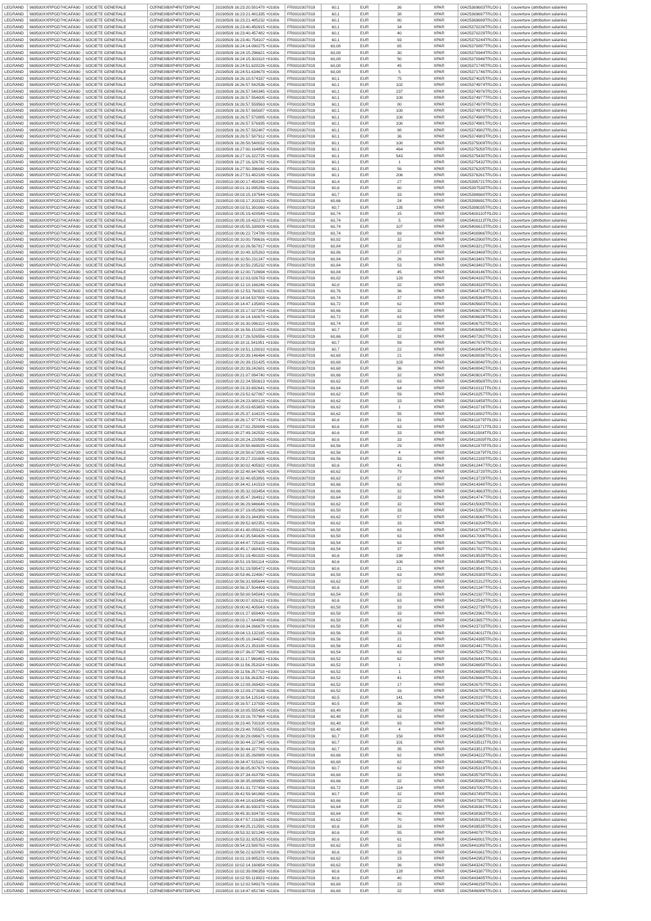| LEGRAND | 969500XXRPGD7HCAFA90 | SOCIETE GENERALE | O2RNE8IBXP4R0TD8PU42 | 20190509 16:23:20.581478 +0100s | FR0010307819 | 60,1 | EUR | 36 | XPAR | 00425369683TRLO0-1 | couverture (attribution salariée) |
| LEGRAND | 969500XXRPGD7HCAFA90 | SOCIETE GENERALE | O2RNE8IBXP4R0TD8PU42 | 20190509 16:23:21.481335 +0100s | FR0010307819 | 60,1 | EUR | 38 | XPAR | 00425369697TRLO0-1 | couverture (attribution salariée) |
| LEGRAND | 969500XXRPGD7HCAFA90 | SOCIETE GENERALE | O2RNE8IBXP4R0TD8PU42 | 20190509 16:23:21.485232 +0100s | FR0010307819 | 60,1 | EUR | 80 | XPAR | 00425369699TRLO0-1 | couverture (attribution salariée) |
| LEGRAND | 969500XXRPGD7HCAFA90 | SOCIETE GENERALE | O2RNE8IBXP4R0TD8PU42 | 20190509 16:23:40.450915 +0100s | FR0010307819 | 60,1 | EUR | 34 | XPAR | 00425370226TRLO0-1 | couverture (attribution salariée) |
| LEGRAND | 969500XXRPGD7HCAFA90 | SOCIETE GENERALE | O2RNE8IBXP4R0TD8PU42 | 20190509 16:23:40.457482 +0100s | FR0010307819 | 60,1 | EUR | 40 | XPAR | 00425370229TRLO0-1 | couverture (attribution salariée) |
| LEGRAND | 969500XXRPGD7HCAFA90 | SOCIETE GENERALE | O2RNE8IBXP4R0TD8PU42 | 20190509 16:23:40.754107 +0100s | FR0010307819 | 60,1 | EUR | 93 | XPAR | 00425370244TRLO0-1 | couverture (attribution salariée) |
| LEGRAND | 969500XXRPGD7HCAFA90 | SOCIETE GENERALE | O2RNE8IBXP4R0TD8PU42 | 20190509 16:24:14.090275 +0100s | FR0010307819 | 60,08 | EUR | 65 | XPAR | 00425370897TRLO0-1 | couverture (attribution salariée) |
| LEGRAND | 969500XXRPGD7HCAFA90 | SOCIETE GENERALE | O2RNE8IBXP4R0TD8PU42 | 20190509 16:24:15.296621 +0100s | FR0010307819 | 60,08 | EUR | 30 | XPAR | 00425370944TRLO0-1 | couverture (attribution salariée) |
| LEGRAND | 969500XXRPGD7HCAFA90 | SOCIETE GENERALE | O2RNE8IBXP4R0TD8PU42 | 20190509 16:24:15.303118 +0100s | FR0010307819 | 60,08 | EUR | 50 | XPAR | 00425370946TRLO0-1 | couverture (attribution salariée) |
| LEGRAND | 969500XXRPGD7HCAFA90 | SOCIETE GENERALE | O2RNE8IBXP4R0TD8PU42 | 20190509 16:24:51.628226 +0100s | FR0010307819 | 60,08 | EUR | 45 | XPAR | 00425371745TRLO0-1 | couverture (attribution salariée) |
| LEGRAND | 969500XXRPGD7HCAFA90 | SOCIETE GENERALE | O2RNE8IBXP4R0TD8PU42 | 20190509 16:24:51.634678 +0100s | FR0010307819 | 60,08 | EUR | 5 | XPAR | 00425371746TRLO0-1 | couverture (attribution salariée) |
| LEGRAND | 969500XXRPGD7HCAFA90 | SOCIETE GENERALE | O2RNE8IBXP4R0TD8PU42 | 20190509 16:26:18.574337 +0100s | FR0010307819 | 60,1 | EUR | 75 | XPAR | 00425374025TRLO0-1 | couverture (attribution salariée) |
| LEGRAND | 969500XXRPGD7HCAFA90 | SOCIETE GENERALE | O2RNE8IBXP4R0TD8PU42 | 20190509 16:26:57.542536 +0100s | FR0010307819 | 60,1 | EUR | 102 | XPAR | 00425374974TRLO0-1 | couverture (attribution salariée) |
| LEGRAND | 969500XXRPGD7HCAFA90 | SOCIETE GENERALE | O2RNE8IBXP4R0TD8PU42 | 20190509 16:26:57.548345 +0100s | FR0010307819 | 60,1 | EUR | 237 | XPAR | 00425374976TRLO0-1 | couverture (attribution salariée) |
| LEGRAND | 969500XXRPGD7HCAFA90 | SOCIETE GENERALE | O2RNE8IBXP4R0TD8PU42 | 20190509 16:26:57.554005 +0100s | FR0010307819 | 60,1 | EUR | 100 | XPAR | 00425374977TRLO0-1 | couverture (attribution salariée) |
| LEGRAND | 969500XXRPGD7HCAFA90 | SOCIETE GENERALE | O2RNE8IBXP4R0TD8PU42 | 20190509 16:26:57.559563 +0100s | FR0010307819 | 60,1 | EUR | 80 | XPAR | 00425374978TRLO0-1 | couverture (attribution salariée) |
| LEGRAND | 969500XXRPGD7HCAFA90 | SOCIETE GENERALE | O2RNE8IBXP4R0TD8PU42 | 20190509 16:26:57.565087 +0100s | FR0010307819 | 60,1 | EUR | 100 | XPAR | 00425374979TRLO0-1 | couverture (attribution salariée) |
| LEGRAND | 969500XXRPGD7HCAFA90 | SOCIETE GENERALE | O2RNE8IBXP4R0TD8PU42 | 20190509 16:26:57.570885 +0100s | FR0010307819 | 60,1 | EUR | 100 | XPAR | 00425374980TRLO0-1 | couverture (attribution salariée) |
| LEGRAND | 969500XXRPGD7HCAFA90 | SOCIETE GENERALE | O2RNE8IBXP4R0TD8PU42 | 20190509 16:26:57.576935 +0100s | FR0010307819 | 60,1 | EUR | 100 | XPAR | 00425374981TRLO0-1 | couverture (attribution salariée) |
| LEGRAND | 969500XXRPGD7HCAFA90 | SOCIETE GENERALE | O2RNE8IBXP4R0TD8PU42 | 20190509 16:26:57.582487 +0100s | FR0010307819 | 60,1 | EUR | 98 | XPAR | 00425374982TRLO0-1 | couverture (attribution salariée) |
| LEGRAND | 969500XXRPGD7HCAFA90 | SOCIETE GENERALE | O2RNE8IBXP4R0TD8PU42 | 20190509 16:26:57.587912 +0100s | FR0010307819 | 60,1 | EUR | 36 | XPAR | 00425374983TRLO0-1 | couverture (attribution salariée) |
| LEGRAND | 969500XXRPGD7HCAFA90 | SOCIETE GENERALE | O2RNE8IBXP4R0TD8PU42 | 20190509 16:26:58.548032 +0100s | FR0010307819 | 60,1 | EUR | 100 | XPAR | 00425375009TRLO0-1 | couverture (attribution salariée) |
| LEGRAND | 969500XXRPGD7HCAFA90 | SOCIETE GENERALE | O2RNE8IBXP4R0TD8PU42 | 20190509 16:27:00.164854 +0100s | FR0010307819 | 60,1 | EUR | 464 | XPAR | 00425375058TRLO0-1 | couverture (attribution salariée) |
| LEGRAND | 969500XXRPGD7HCAFA90 | SOCIETE GENERALE | O2RNE8IBXP4R0TD8PU42 | 20190509 16:27:16.322725 +0100s | FR0010307819 | 60,1 | EUR | 543 | XPAR | 00425375430TRLO0-1 | couverture (attribution salariée) |
| LEGRAND | 969500XXRPGD7HCAFA90 | SOCIETE GENERALE | O2RNE8IBXP4R0TD8PU42 | 20190509 16:27:16.326782 +0100s | FR0010307819 | 60,1 | EUR | 1 | XPAR | 00425375432TRLO0-1 | couverture (attribution salariée) |
| LEGRAND | 969500XXRPGD7HCAFA90 | SOCIETE GENERALE | O2RNE8IBXP4R0TD8PU42 | 20190509 16:27:50.396048 +0100s | FR0010307819 | 60,1 | EUR | 56 | XPAR | 00425376205TRLO0-1 | couverture (attribution salariée) |
| LEGRAND | 969500XXRPGD7HCAFA90 | SOCIETE GENERALE | O2RNE8IBXP4R0TD8PU42 | 20190509 16:27:51.482189 +0100s | FR0010307819 | 60,1 | EUR | 206 | XPAR | 00425376261TRLO0-1 | couverture (attribution salariée) |
| LEGRAND | 969500XXRPGD7HCAFA90 | SOCIETE GENERALE | O2RNE8IBXP4R0TD8PU42 | 20190510 08:00:17.458248 +0100s | FR0010307819 | 60,4 | EUR | 27 | XPAR | 00425395721TRLO0-1 | couverture (attribution salariée) |
| LEGRAND | 969500XXRPGD7HCAFA90 | SOCIETE GENERALE | O2RNE8IBXP4R0TD8PU42 | 20190510 08:01:31.895256 +0100s | FR0010307819 | 60,6 | EUR | 60 | XPAR | 00425397538TRLO0-1 | couverture (attribution salariée) |
| LEGRAND | 969500XXRPGD7HCAFA90 | SOCIETE GENERALE | O2RNE8IBXP4R0TD8PU42 | 20190510 08:03:15.197544 +0100s | FR0010307819 | 60,7 | EUR | 33 | XPAR | 00425398660TRLO0-1 | couverture (attribution salariée) |
| LEGRAND | 969500XXRPGD7HCAFA90 | SOCIETE GENERALE | O2RNE8IBXP4R0TD8PU42 | 20190510 08:03:17.203153 +0100s | FR0010307819 | 60,66 | EUR | 24 | XPAR | 00425398691TRLO0-1 | couverture (attribution salariée) |
| LEGRAND | 969500XXRPGD7HCAFA90 | SOCIETE GENERALE | O2RNE8IBXP4R0TD8PU42 | 20190510 08:03:51.391060 +0100s | FR0010307819 | 60,7 | EUR | 135 | XPAR | 00425399035TRLO0-1 | couverture (attribution salariée) |
| LEGRAND | 969500XXRPGD7HCAFA90 | SOCIETE GENERALE | O2RNE8IBXP4R0TD8PU42 | 20190510 08:05:19.428549 +0100s | FR0010307819 | 60,74 | EUR | 15 | XPAR | 00425400110TRLO0-1 | couverture (attribution salariée) |
| LEGRAND | 969500XXRPGD7HCAFA90 | SOCIETE GENERALE | O2RNE8IBXP4R0TD8PU42 | 20190510 08:05:19.432279 +0100s | FR0010307819 | 60,74 | EUR | 5 | XPAR | 00425400113TRLO0-1 | couverture (attribution salariée) |
| LEGRAND | 969500XXRPGD7HCAFA90 | SOCIETE GENERALE | O2RNE8IBXP4R0TD8PU42 | 20190510 08:05:55.338009 +0100s | FR0010307819 | 60,74 | EUR | 107 | XPAR | 00425400613TRLO0-1 | couverture (attribution salariée) |
| LEGRAND | 969500XXRPGD7HCAFA90 | SOCIETE GENERALE | O2RNE8IBXP4R0TD8PU42 | 20190510 08:06:22.724789 +0100s | FR0010307819 | 60,74 | EUR | 69 | XPAR | 00425400966TRLO0-1 | couverture (attribution salariée) |
| LEGRAND | 969500XXRPGD7HCAFA90 | SOCIETE GENERALE | O2RNE8IBXP4R0TD8PU42 | 20190510 08:10:00.799616 +0100s | FR0010307819 | 60,82 | EUR | 32 | XPAR | 00425402900TRLO0-1 | couverture (attribution salariée) |
| LEGRAND | 969500XXRPGD7HCAFA90 | SOCIETE GENERALE | O2RNE8IBXP4R0TD8PU42 | 20190510 08:10:26.567817 +0100s | FR0010307819 | 60,84 | EUR | 32 | XPAR | 00425403212TRLO0-1 | couverture (attribution salariée) |
| LEGRAND | 969500XXRPGD7HCAFA90 | SOCIETE GENERALE | O2RNE8IBXP4R0TD8PU42 | 20190510 08:10:48.325263 +0100s | FR0010307819 | 60,86 | EUR | 27 | XPAR | 00425403469TRLO0-1 | couverture (attribution salariée) |
| LEGRAND | 969500XXRPGD7HCAFA90 | SOCIETE GENERALE | O2RNE8IBXP4R0TD8PU42 | 20190510 08:10:50.231247 +0100s | FR0010307819 | 60,84 | EUR | 26 | XPAR | 00425403481TRLO0-1 | couverture (attribution salariée) |
| LEGRAND | 969500XXRPGD7HCAFA90 | SOCIETE GENERALE | O2RNE8IBXP4R0TD8PU42 | 20190510 08:10:50.235232 +0100s | FR0010307819 | 60,84 | EUR | 53 | XPAR | 00425403482TRLO0-1 | couverture (attribution salariée) |
| LEGRAND | 969500XXRPGD7HCAFA90 | SOCIETE GENERALE | O2RNE8IBXP4R0TD8PU42 | 20190510 08:12:00.718694 +0100s | FR0010307819 | 60,84 | EUR | 45 | XPAR | 00425404146TRLO0-1 | couverture (attribution salariée) |
| LEGRAND | 969500XXRPGD7HCAFA90 | SOCIETE GENERALE | O2RNE8IBXP4R0TD8PU42 | 20190510 08:12:03.026783 +0100s | FR0010307819 | 60,82 | EUR | 120 | XPAR | 00425404182TRLO0-1 | couverture (attribution salariée) |
| LEGRAND | 969500XXRPGD7HCAFA90 | SOCIETE GENERALE | O2RNE8IBXP4R0TD8PU42 | 20190510 08:12:18.166246 +0100s | FR0010307819 | 60,8 | EUR | 32 | XPAR | 00425404328TRLO0-1 | couverture (attribution salariée) |
| LEGRAND | 969500XXRPGD7HCAFA90 | SOCIETE GENERALE | O2RNE8IBXP4R0TD8PU42 | 20190510 08:12:53.760821 +0100s | FR0010307819 | 60,76 | EUR | 36 | XPAR | 00425404716TRLO0-1 | couverture (attribution salariée) |
| LEGRAND | 969500XXRPGD7HCAFA90 | SOCIETE GENERALE | O2RNE8IBXP4R0TD8PU42 | 20190510 08:14:04.537808 +0100s | FR0010307819 | 60,74 | EUR | 37 | XPAR | 00425405364TRLO0-1 | couverture (attribution salariée) |
| LEGRAND | 969500XXRPGD7HCAFA90 | SOCIETE GENERALE | O2RNE8IBXP4R0TD8PU42 | 20190510 08:14:47.135883 +0100s | FR0010307819 | 60,72 | EUR | 62 | XPAR | 00425405683TRLO0-1 | couverture (attribution salariée) |
| LEGRAND | 969500XXRPGD7HCAFA90 | SOCIETE GENERALE | O2RNE8IBXP4R0TD8PU42 | 20190510 08:15:17.027254 +0100s | FR0010307819 | 60,66 | EUR | 32 | XPAR | 00425406079TRLO0-1 | couverture (attribution salariée) |
| LEGRAND | 969500XXRPGD7HCAFA90 | SOCIETE GENERALE | O2RNE8IBXP4R0TD8PU42 | 20190510 08:16:14.160670 +0100s | FR0010307819 | 60,72 | EUR | 63 | XPAR | 00425406636TRLO0-1 | couverture (attribution salariée) |
| LEGRAND | 969500XXRPGD7HCAFA90 | SOCIETE GENERALE | O2RNE8IBXP4R0TD8PU42 | 20190510 08:16:30.096110 +0100s | FR0010307819 | 60,74 | EUR | 32 | XPAR | 00425406752TRLO0-1 | couverture (attribution salariée) |
| LEGRAND | 969500XXRPGD7HCAFA90 | SOCIETE GENERALE | O2RNE8IBXP4R0TD8PU42 | 20190510 08:16:56.151883 +0100s | FR0010307819 | 60,7 | EUR | 32 | XPAR | 00425406965TRLO0-1 | couverture (attribution salariée) |
| LEGRAND | 969500XXRPGD7HCAFA90 | SOCIETE GENERALE | O2RNE8IBXP4R0TD8PU42 | 20190510 08:17:26.526556 +0100s | FR0010307819 | 60,66 | EUR | 32 | XPAR | 00425407262TRLO0-1 | couverture (attribution salariée) |
| LEGRAND | 969500XXRPGD7HCAFA90 | SOCIETE GENERALE | O2RNE8IBXP4R0TD8PU42 | 20190510 08:18:11.541851 +0100s | FR0010307819 | 60,7 | EUR | 59 | XPAR | 00425407676TRLO0-1 | couverture (attribution salariée) |
| LEGRAND | 969500XXRPGD7HCAFA90 | SOCIETE GENERALE | O2RNE8IBXP4R0TD8PU42 | 20190510 08:19:51.128010 +0100s | FR0010307819 | 60,7 | EUR | 22 | XPAR | 00425408454TRLO0-1 | couverture (attribution salariée) |
| LEGRAND | 969500XXRPGD7HCAFA90 | SOCIETE GENERALE | O2RNE8IBXP4R0TD8PU42 | 20190510 08:20:39.146494 +0100s | FR0010307819 | 60,68 | EUR | 21 | XPAR | 00425408836TRLO0-1 | couverture (attribution salariée) |
| LEGRAND | 969500XXRPGD7HCAFA90 | SOCIETE GENERALE | O2RNE8IBXP4R0TD8PU42 | 20190510 08:20:39.151425 +0100s | FR0010307819 | 60,68 | EUR | 103 | XPAR | 00425408840TRLO0-1 | couverture (attribution salariée) |
| LEGRAND | 969500XXRPGD7HCAFA90 | SOCIETE GENERALE | O2RNE8IBXP4R0TD8PU42 | 20190510 08:20:39.242681 +0100s | FR0010307819 | 60,68 | EUR | 36 | XPAR | 00425408842TRLO0-1 | couverture (attribution salariée) |
| LEGRAND | 969500XXRPGD7HCAFA90 | SOCIETE GENERALE | O2RNE8IBXP4R0TD8PU42 | 20190510 08:21:07.894740 +0100s | FR0010307819 | 60,66 | EUR | 32 | XPAR | 00425409014TRLO0-1 | couverture (attribution salariée) |
| LEGRAND | 969500XXRPGD7HCAFA90 | SOCIETE GENERALE | O2RNE8IBXP4R0TD8PU42 | 20190510 08:22:24.550613 +0100s | FR0010307819 | 60,62 | EUR | 63 | XPAR | 00425409569TRLO0-1 | couverture (attribution salariée) |
| LEGRAND | 969500XXRPGD7HCAFA90 | SOCIETE GENERALE | O2RNE8IBXP4R0TD8PU42 | 20190510 08:23:33.692641 +0100s | FR0010307819 | 60,64 | EUR | 64 | XPAR | 00425410111TRLO0-1 | couverture (attribution salariée) |
| LEGRAND | 969500XXRPGD7HCAFA90 | SOCIETE GENERALE | O2RNE8IBXP4R0TD8PU42 | 20190510 08:23:52.627067 +0100s | FR0010307819 | 60,62 | EUR | 59 | XPAR | 00425410257TRLO0-1 | couverture (attribution salariée) |
| LEGRAND | 969500XXRPGD7HCAFA90 | SOCIETE GENERALE | O2RNE8IBXP4R0TD8PU42 | 20190510 08:24:23.988128 +0100s | FR0010307819 | 60,62 | EUR | 33 | XPAR | 00425410459TRLO0-1 | couverture (attribution salariée) |
| LEGRAND | 969500XXRPGD7HCAFA90 | SOCIETE GENERALE | O2RNE8IBXP4R0TD8PU42 | 20190510 08:25:03.653653 +0100s | FR0010307819 | 60,62 | EUR | 1 | XPAR | 00425410716TRLO0-1 | couverture (attribution salariée) |
| LEGRAND | 969500XXRPGD7HCAFA90 | SOCIETE GENERALE | O2RNE8IBXP4R0TD8PU42 | 20190510 08:25:37.104215 +0100s | FR0010307819 | 60,62 | EUR | 55 | XPAR | 00425410882TRLO0-1 | couverture (attribution salariée) |
| LEGRAND | 969500XXRPGD7HCAFA90 | SOCIETE GENERALE | O2RNE8IBXP4R0TD8PU42 | 20190510 08:26:17.977474 +0100s | FR0010307819 | 60,6 | EUR | 31 | XPAR | 00425411079TRLO0-1 | couverture (attribution salariée) |
| LEGRAND | 969500XXRPGD7HCAFA90 | SOCIETE GENERALE | O2RNE8IBXP4R0TD8PU42 | 20190510 08:27:02.258099 +0100s | FR0010307819 | 60,6 | EUR | 63 | XPAR | 00425411371TRLO0-1 | couverture (attribution salariée) |
| LEGRAND | 969500XXRPGD7HCAFA90 | SOCIETE GENERALE | O2RNE8IBXP4R0TD8PU42 | 20190510 08:27:49.242532 +0100s | FR0010307819 | 60,6 | EUR | 33 | XPAR | 00425411584TRLO0-1 | couverture (attribution salariée) |
| LEGRAND | 969500XXRPGD7HCAFA90 | SOCIETE GENERALE | O2RNE8IBXP4R0TD8PU42 | 20190510 08:28:24.220598 +0100s | FR0010307819 | 60,6 | EUR | 33 | XPAR | 00425411809TRLO0-1 | couverture (attribution salariée) |
| LEGRAND | 969500XXRPGD7HCAFA90 | SOCIETE GENERALE | O2RNE8IBXP4R0TD8PU42 | 20190510 08:28:58.669029 +0100s | FR0010307819 | 60,56 | EUR | 29 | XPAR | 00425411978TRLO0-1 | couverture (attribution salariée) |
| LEGRAND | 969500XXRPGD7HCAFA90 | SOCIETE GENERALE | O2RNE8IBXP4R0TD8PU42 | 20190510 08:28:58.672805 +0100s | FR0010307819 | 60,56 | EUR | 4 | XPAR | 00425411979TRLO0-1 | couverture (attribution salariée) |
| LEGRAND | 969500XXRPGD7HCAFA90 | SOCIETE GENERALE | O2RNE8IBXP4R0TD8PU42 | 20190510 08:29:27.231686 +0100s | FR0010307819 | 60,56 | EUR | 33 | XPAR | 00425412180TRLO0-1 | couverture (attribution salariée) |
| LEGRAND | 969500XXRPGD7HCAFA90 | SOCIETE GENERALE | O2RNE8IBXP4R0TD8PU42 | 20190510 08:30:02.405922 +0100s | FR0010307819 | 60,6 | EUR | 41 | XPAR | 00425412447TRLO0-1 | couverture (attribution salariée) |
| LEGRAND | 969500XXRPGD7HCAFA90 | SOCIETE GENERALE | O2RNE8IBXP4R0TD8PU42 | 20190510 08:32:48.647605 +0100s | FR0010307819 | 60,62 | EUR | 79 | XPAR | 00425413728TRLO0-1 | couverture (attribution salariée) |
| LEGRAND | 969500XXRPGD7HCAFA90 | SOCIETE GENERALE | O2RNE8IBXP4R0TD8PU42 | 20190510 08:32:48.653891 +0100s | FR0010307819 | 60,62 | EUR | 37 | XPAR | 00425413729TRLO0-1 | couverture (attribution salariée) |
| LEGRAND | 969500XXRPGD7HCAFA90 | SOCIETE GENERALE | O2RNE8IBXP4R0TD8PU42 | 20190510 08:34:42.141519 +0100s | FR0010307819 | 60,66 | EUR | 62 | XPAR | 00425414348TRLO0-1 | couverture (attribution salariée) |
| LEGRAND | 969500XXRPGD7HCAFA90 | SOCIETE GENERALE | O2RNE8IBXP4R0TD8PU42 | 20190510 08:35:32.033454 +0100s | FR0010307819 | 60,66 | EUR | 32 | XPAR | 00425414663TRLO0-1 | couverture (attribution salariée) |
| LEGRAND | 969500XXRPGD7HCAFA90 | SOCIETE GENERALE | O2RNE8IBXP4R0TD8PU42 | 20190510 08:35:47.264912 +0100s | FR0010307819 | 60,64 | EUR | 32 | XPAR | 00425414747TRLO0-1 | couverture (attribution salariée) |
| LEGRAND | 969500XXRPGD7HCAFA90 | SOCIETE GENERALE | O2RNE8IBXP4R0TD8PU42 | 20190510 08:36:29.946646 +0100s | FR0010307819 | 60,62 | EUR | 32 | XPAR | 00425415000TRLO0-1 | couverture (attribution salariée) |
| LEGRAND | 969500XXRPGD7HCAFA90 | SOCIETE GENERALE | O2RNE8IBXP4R0TD8PU42 | 20190510 08:37:19.052980 +0100s | FR0010307819 | 60,58 | EUR | 33 | XPAR | 00425415357TRLO0-1 | couverture (attribution salariée) |
| LEGRAND | 969500XXRPGD7HCAFA90 | SOCIETE GENERALE | O2RNE8IBXP4R0TD8PU42 | 20190510 08:39:23.344359 +0100s | FR0010307819 | 60,62 | EUR | 57 | XPAR | 00425416060TRLO0-1 | couverture (attribution salariée) |
| LEGRAND | 969500XXRPGD7HCAFA90 | SOCIETE GENERALE | O2RNE8IBXP4R0TD8PU42 | 20190510 08:39:52.682351 +0100s | FR0010307819 | 60,62 | EUR | 33 | XPAR | 00425416204TRLO0-1 | couverture (attribution salariée) |
| LEGRAND | 969500XXRPGD7HCAFA90 | SOCIETE GENERALE | O2RNE8IBXP4R0TD8PU42 | 20190510 08:41:48.059120 +0100s | FR0010307819 | 60,58 | EUR | 63 | XPAR | 00425416734TRLO0-1 | couverture (attribution salariée) |
| LEGRAND | 969500XXRPGD7HCAFA90 | SOCIETE GENERALE | O2RNE8IBXP4R0TD8PU42 | 20190510 08:42:35.540426 +0100s | FR0010307819 | 60,58 | EUR | 63 | XPAR | 00425417006TRLO0-1 | couverture (attribution salariée) |
| LEGRAND | 969500XXRPGD7HCAFA90 | SOCIETE GENERALE | O2RNE8IBXP4R0TD8PU42 | 20190510 08:44:47.725108 +0100s | FR0010307819 | 60,54 | EUR | 63 | XPAR | 00425417688TRLO0-1 | couverture (attribution salariée) |
| LEGRAND | 969500XXRPGD7HCAFA90 | SOCIETE GENERALE | O2RNE8IBXP4R0TD8PU42 | 20190510 08:45:17.068423 +0100s | FR0010307819 | 60,54 | EUR | 37 | XPAR | 00425417827TRLO0-1 | couverture (attribution salariée) |
| LEGRAND | 969500XXRPGD7HCAFA90 | SOCIETE GENERALE | O2RNE8IBXP4R0TD8PU42 | 20190510 08:51:19.491020 +0100s | FR0010307819 | 60,6 | EUR | 190 | XPAR | 00425419539TRLO0-1 | couverture (attribution salariée) |
| LEGRAND | 969500XXRPGD7HCAFA90 | SOCIETE GENERALE | O2RNE8IBXP4R0TD8PU42 | 20190510 08:51:19.591114 +0100s | FR0010307819 | 60,6 | EUR | 100 | XPAR | 00425419540TRLO0-1 | couverture (attribution salariée) |
| LEGRAND | 969500XXRPGD7HCAFA90 | SOCIETE GENERALE | O2RNE8IBXP4R0TD8PU42 | 20190510 08:51:19.595472 +0100s | FR0010307819 | 60,6 | EUR | 21 | XPAR | 00425419541TRLO0-1 | couverture (attribution salariée) |
| LEGRAND | 969500XXRPGD7HCAFA90 | SOCIETE GENERALE | O2RNE8IBXP4R0TD8PU42 | 20190510 08:53:46.224067 +0100s | FR0010307819 | 60,58 | EUR | 63 | XPAR | 00425420383TRLO0-1 | couverture (attribution salariée) |
| LEGRAND | 969500XXRPGD7HCAFA90 | SOCIETE GENERALE | O2RNE8IBXP4R0TD8PU42 | 20190510 08:56:31.695644 +0100s | FR0010307819 | 60,62 | EUR | 57 | XPAR | 00425421312TRLO0-1 | couverture (attribution salariée) |
| LEGRAND | 969500XXRPGD7HCAFA90 | SOCIETE GENERALE | O2RNE8IBXP4R0TD8PU42 | 20190510 08:56:37.504409 +0100s | FR0010307819 | 60,6 | EUR | 33 | XPAR | 00425421347TRLO0-1 | couverture (attribution salariée) |
| LEGRAND | 969500XXRPGD7HCAFA90 | SOCIETE GENERALE | O2RNE8IBXP4R0TD8PU42 | 20190510 08:58:08.545843 +0100s | FR0010307819 | 60,54 | EUR | 33 | XPAR | 00425421927TRLO0-1 | couverture (attribution salariée) |
| LEGRAND | 969500XXRPGD7HCAFA90 | SOCIETE GENERALE | O2RNE8IBXP4R0TD8PU42 | 20190510 09:00:07.826112 +0100s | FR0010307819 | 60,6 | EUR | 63 | XPAR | 00425422542TRLO0-1 | couverture (attribution salariée) |
| LEGRAND | 969500XXRPGD7HCAFA90 | SOCIETE GENERALE | O2RNE8IBXP4R0TD8PU42 | 20190510 09:00:42.405043 +0100s | FR0010307819 | 60,58 | EUR | 33 | XPAR | 00425422739TRLO0-1 | couverture (attribution salariée) |
| LEGRAND | 969500XXRPGD7HCAFA90 | SOCIETE GENERALE | O2RNE8IBXP4R0TD8PU42 | 20190510 09:01:27.659400 +0100s | FR0010307819 | 60,58 | EUR | 33 | XPAR | 00425422961TRLO0-1 | couverture (attribution salariée) |
| LEGRAND | 969500XXRPGD7HCAFA90 | SOCIETE GENERALE | O2RNE8IBXP4R0TD8PU42 | 20190510 09:03:17.644938 +0100s | FR0010307819 | 60,58 | EUR | 63 | XPAR | 00425423657TRLO0-1 | couverture (attribution salariée) |
| LEGRAND | 969500XXRPGD7HCAFA90 | SOCIETE GENERALE | O2RNE8IBXP4R0TD8PU42 | 20190510 09:03:34.266679 +0100s | FR0010307819 | 60,58 | EUR | 42 | XPAR | 00425423733TRLO0-1 | couverture (attribution salariée) |
| LEGRAND | 969500XXRPGD7HCAFA90 | SOCIETE GENERALE | O2RNE8IBXP4R0TD8PU42 | 20190510 09:04:13.132165 +0100s | FR0010307819 | 60,56 | EUR | 33 | XPAR | 00425424011TRLO0-1 | couverture (attribution salariée) |
| LEGRAND | 969500XXRPGD7HCAFA90 | SOCIETE GENERALE | O2RNE8IBXP4R0TD8PU42 | 20190510 09:05:18.244037 +0100s | FR0010307819 | 60,56 | EUR | 21 | XPAR | 00425424395TRLO0-1 | couverture (attribution salariée) |
| LEGRAND | 969500XXRPGD7HCAFA90 | SOCIETE GENERALE | O2RNE8IBXP4R0TD8PU42 | 20190510 09:05:21.353188 +0100s | FR0010307819 | 60,56 | EUR | 42 | XPAR | 00425424417TRLO0-1 | couverture (attribution salariée) |
| LEGRAND | 969500XXRPGD7HCAFA90 | SOCIETE GENERALE | O2RNE8IBXP4R0TD8PU42 | 20190510 09:07:36.877965 +0100s | FR0010307819 | 60,54 | EUR | 63 | XPAR | 00425425297TRLO0-1 | couverture (attribution salariée) |
| LEGRAND | 969500XXRPGD7HCAFA90 | SOCIETE GENERALE | O2RNE8IBXP4R0TD8PU42 | 20190510 09:11:17.990453 +0100s | FR0010307819 | 60,52 | EUR | 62 | XPAR | 00425426441TRLO0-1 | couverture (attribution salariée) |
| LEGRAND | 969500XXRPGD7HCAFA90 | SOCIETE GENERALE | O2RNE8IBXP4R0TD8PU42 | 20190510 09:11:56.252024 +0100s | FR0010307819 | 60,52 | EUR | 1 | XPAR | 00425426658TRLO0-1 | couverture (attribution salariée) |
| LEGRAND | 969500XXRPGD7HCAFA90 | SOCIETE GENERALE | O2RNE8IBXP4R0TD8PU42 | 20190510 09:11:56.257718 +0100s | FR0010307819 | 60,52 | EUR | 1 | XPAR | 00425426659TRLO0-1 | couverture (attribution salariée) |
| LEGRAND | 969500XXRPGD7HCAFA90 | SOCIETE GENERALE | O2RNE8IBXP4R0TD8PU42 | 20190510 09:11:56.263252 +0100s | FR0010307819 | 60,52 | EUR | 41 | XPAR | 00425426660TRLO0-1 | couverture (attribution salariée) |
| LEGRAND | 969500XXRPGD7HCAFA90 | SOCIETE GENERALE | O2RNE8IBXP4R0TD8PU42 | 20190510 09:12:09.269420 +0100s | FR0010307819 | 60,52 | EUR | 17 | XPAR | 00425426757TRLO0-1 | couverture (attribution salariée) |
| LEGRAND | 969500XXRPGD7HCAFA90 | SOCIETE GENERALE | O2RNE8IBXP4R0TD8PU42 | 20190510 09:12:09.273036 +0100s | FR0010307819 | 60,52 | EUR | 16 | XPAR | 00425426759TRLO0-1 | couverture (attribution salariée) |
| LEGRAND | 969500XXRPGD7HCAFA90 | SOCIETE GENERALE | O2RNE8IBXP4R0TD8PU42 | 20190510 09:16:54.125143 +0100s | FR0010307819 | 60,5 | EUR | 141 | XPAR | 00425428197TRLO0-1 | couverture (attribution salariée) |
| LEGRAND | 969500XXRPGD7HCAFA90 | SOCIETE GENERALE | O2RNE8IBXP4R0TD8PU42 | 20190510 09:16:57.137830 +0100s | FR0010307819 | 60,5 | EUR | 36 | XPAR | 00425428246TRLO0-1 | couverture (attribution salariée) |
| LEGRAND | 969500XXRPGD7HCAFA90 | SOCIETE GENERALE | O2RNE8IBXP4R0TD8PU42 | 20190510 09:18:05.555435 +0100s | FR0010307819 | 60,48 | EUR | 33 | XPAR | 00425428845TRLO0-1 | couverture (attribution salariée) |
| LEGRAND | 969500XXRPGD7HCAFA90 | SOCIETE GENERALE | O2RNE8IBXP4R0TD8PU42 | 20190510 09:19:16.787964 +0100s | FR0010307819 | 60,48 | EUR | 63 | XPAR | 00425429260TRLO0-1 | couverture (attribution salariée) |
| LEGRAND | 969500XXRPGD7HCAFA90 | SOCIETE GENERALE | O2RNE8IBXP4R0TD8PU42 | 20190510 09:23:48.700108 +0100s | FR0010307819 | 60,48 | EUR | 93 | XPAR | 00425430562TRLO0-1 | couverture (attribution salariée) |
| LEGRAND | 969500XXRPGD7HCAFA90 | SOCIETE GENERALE | O2RNE8IBXP4R0TD8PU42 | 20190510 09:23:48.705525 +0100s | FR0010307819 | 60,48 | EUR | 4 | XPAR | 00425430567TRLO0-1 | couverture (attribution salariée) |
| LEGRAND | 969500XXRPGD7HCAFA90 | SOCIETE GENERALE | O2RNE8IBXP4R0TD8PU42 | 20190510 09:30:29.096671 +0100s | FR0010307819 | 60,7 | EUR | 150 | XPAR | 00425433365TRLO0-1 | couverture (attribution salariée) |
| LEGRAND | 969500XXRPGD7HCAFA90 | SOCIETE GENERALE | O2RNE8IBXP4R0TD8PU42 | 20190510 09:30:44.227345 +0100s | FR0010307819 | 60,7 | EUR | 101 | XPAR | 00425433511TRLO0-1 | couverture (attribution salariée) |
| LEGRAND | 969500XXRPGD7HCAFA90 | SOCIETE GENERALE | O2RNE8IBXP4R0TD8PU42 | 20190510 09:30:44.327768 +0100s | FR0010307819 | 60,7 | EUR | 35 | XPAR | 00425433513TRLO0-1 | couverture (attribution salariée) |
| LEGRAND | 969500XXRPGD7HCAFA90 | SOCIETE GENERALE | O2RNE8IBXP4R0TD8PU42 | 20190510 09:32:35.268989 +0100s | FR0010307819 | 60,66 | EUR | 62 | XPAR | 00425434222TRLO0-1 | couverture (attribution salariée) |
| LEGRAND | 969500XXRPGD7HCAFA90 | SOCIETE GENERALE | O2RNE8IBXP4R0TD8PU42 | 20190510 09:34:47.515111 +0100s | FR0010307819 | 60,68 | EUR | 62 | XPAR | 00425434902TRLO0-1 | couverture (attribution salariée) |
| LEGRAND | 969500XXRPGD7HCAFA90 | SOCIETE GENERALE | O2RNE8IBXP4R0TD8PU42 | 20190510 09:36:05.807679 +0100s | FR0010307819 | 60,7 | EUR | 62 | XPAR | 00425435319TRLO0-1 | couverture (attribution salariée) |
| LEGRAND | 969500XXRPGD7HCAFA90 | SOCIETE GENERALE | O2RNE8IBXP4R0TD8PU42 | 20190510 09:37:34.418790 +0100s | FR0010307819 | 60,68 | EUR | 32 | XPAR | 00425435758TRLO0-1 | couverture (attribution salariée) |
| LEGRAND | 969500XXRPGD7HCAFA90 | SOCIETE GENERALE | O2RNE8IBXP4R0TD8PU42 | 20190510 09:38:35.089959 +0100s | FR0010307819 | 60,66 | EUR | 32 | XPAR | 00425435993TRLO0-1 | couverture (attribution salariée) |
| LEGRAND | 969500XXRPGD7HCAFA90 | SOCIETE GENERALE | O2RNE8IBXP4R0TD8PU42 | 20190510 09:41:31.727434 +0100s | FR0010307819 | 60,72 | EUR | 114 | XPAR | 00425437002TRLO0-1 | couverture (attribution salariée) |
| LEGRAND | 969500XXRPGD7HCAFA90 | SOCIETE GENERALE | O2RNE8IBXP4R0TD8PU42 | 20190510 09:42:59.941868 +0100s | FR0010307819 | 60,7 | EUR | 32 | XPAR | 00425437458TRLO0-1 | couverture (attribution salariée) |
| LEGRAND | 969500XXRPGD7HCAFA90 | SOCIETE GENERALE | O2RNE8IBXP4R0TD8PU42 | 20190510 09:44:18.633459 +0100s | FR0010307819 | 60,66 | EUR | 32 | XPAR | 00425437937TRLO0-1 | couverture (attribution salariée) |
| LEGRAND | 969500XXRPGD7HCAFA90 | SOCIETE GENERALE | O2RNE8IBXP4R0TD8PU42 | 20190510 09:45:30.930378 +0100s | FR0010307819 | 60,64 | EUR | 22 | XPAR | 00425438361TRLO0-1 | couverture (attribution salariée) |
| LEGRAND | 969500XXRPGD7HCAFA90 | SOCIETE GENERALE | O2RNE8IBXP4R0TD8PU42 | 20190510 09:45:30.934730 +0100s | FR0010307819 | 60,64 | EUR | 40 | XPAR | 00425438363TRLO0-1 | couverture (attribution salariée) |
| LEGRAND | 969500XXRPGD7HCAFA90 | SOCIETE GENERALE | O2RNE8IBXP4R0TD8PU42 | 20190510 09:47:57.216385 +0100s | FR0010307819 | 60,62 | EUR | 70 | XPAR | 00425439138TRLO0-1 | couverture (attribution salariée) |
| LEGRAND | 969500XXRPGD7HCAFA90 | SOCIETE GENERALE | O2RNE8IBXP4R0TD8PU42 | 20190510 09:49:25.212591 +0100s | FR0010307819 | 60,6 | EUR | 33 | XPAR | 00425439535TRLO0-1 | couverture (attribution salariée) |
| LEGRAND | 969500XXRPGD7HCAFA90 | SOCIETE GENERALE | O2RNE8IBXP4R0TD8PU42 | 20190510 09:53:32.921249 +0100s | FR0010307819 | 60,6 | EUR | 55 | XPAR | 00425440797TRLO0-1 | couverture (attribution salariée) |
| LEGRAND | 969500XXRPGD7HCAFA90 | SOCIETE GENERALE | O2RNE8IBXP4R0TD8PU42 | 20190510 09:53:32.925329 +0100s | FR0010307819 | 60,6 | EUR | 61 | XPAR | 00425440801TRLO0-1 | couverture (attribution salariée) |
| LEGRAND | 969500XXRPGD7HCAFA90 | SOCIETE GENERALE | O2RNE8IBXP4R0TD8PU42 | 20190510 09:54:23.588763 +0100s | FR0010307819 | 60,62 | EUR | 32 | XPAR | 00425441080TRLO0-1 | couverture (attribution salariée) |
| LEGRAND | 969500XXRPGD7HCAFA90 | SOCIETE GENERALE | O2RNE8IBXP4R0TD8PU42 | 20190510 09:56:22.620978 +0100s | FR0010307819 | 60,6 | EUR | 33 | XPAR | 00425441661TRLO0-1 | couverture (attribution salariée) |
| LEGRAND | 969500XXRPGD7HCAFA90 | SOCIETE GENERALE | O2RNE8IBXP4R0TD8PU42 | 20190510 10:01:19.985231 +0100s | FR0010307819 | 60,62 | EUR | 23 | XPAR | 00425442953TRLO0-1 | couverture (attribution salariée) |
| LEGRAND | 969500XXRPGD7HCAFA90 | SOCIETE GENERALE | O2RNE8IBXP4R0TD8PU42 | 20190510 10:02:14.160654 +0100s | FR0010307819 | 60,62 | EUR | 36 | XPAR | 00425443242TRLO0-1 | couverture (attribution salariée) |
| LEGRAND | 969500XXRPGD7HCAFA90 | SOCIETE GENERALE | O2RNE8IBXP4R0TD8PU42 | 20190510 10:02:39.896359 +0100s | FR0010307819 | 60,6 | EUR | 128 | XPAR | 00425443387TRLO0-1 | couverture (attribution salariée) |
| LEGRAND | 969500XXRPGD7HCAFA90 | SOCIETE GENERALE | O2RNE8IBXP4R0TD8PU42 | 20190510 10:02:58.119923 +0100s | FR0010307819 | 60,6 | EUR | 40 | XPAR | 00425443485TRLO0-1 | couverture (attribution salariée) |
| LEGRAND | 969500XXRPGD7HCAFA90 | SOCIETE GENERALE | O2RNE8IBXP4R0TD8PU42 | 20190510 10:12:02.549176 +0100s | FR0010307819 | 60,68 | EUR | 23 | XPAR | 00425446158TRLO0-1 | couverture (attribution salariée) |
| LEGRAND | 969500XXRPGD7HCAFA90 | SOCIETE GENERALE | O2RNE8IBXP4R0TD8PU42 | 20190510 10:14:47.651748 +0100s | FR0010307819 | 60,68 | EUR | 32 | XPAR | 00425446886TRLO0-1 | couverture (attribution salariée) |